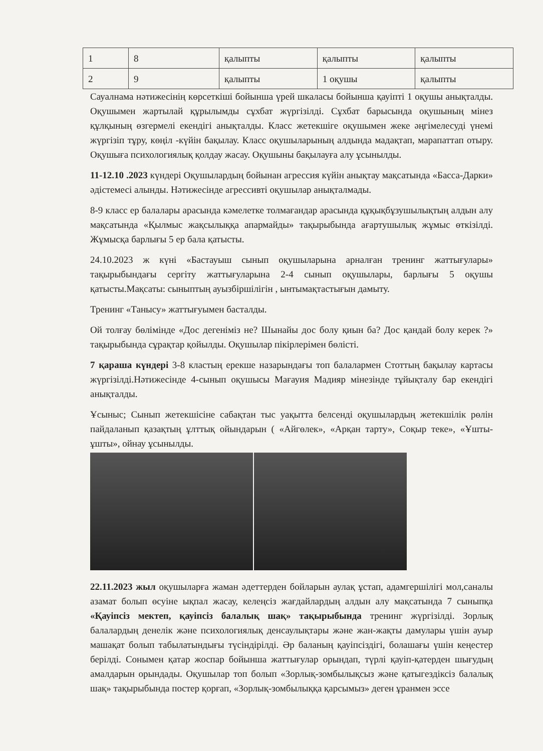| 1 | 8 | қалыпты | қалыпты | қалыпты |
| 2 | 9 | қалыпты | 1 оқушы | қалыпты |
Сауалнама нәтижесінің көрсеткіші бойынша үрей шкаласы бойынша қауіпті 1 оқушы анықталды. Оқушымен жартылай құрылымды сұхбат жүргізілді. Сұхбат барысында оқушының мінез құлқының өзгермелі екендігі анықталды. Класс жетекшіге оқушымен жеке әңгімелесуді үнемі жүргізіп тұру, көңіл -күйін бақылау. Класс оқушыларының алдында мадақтап, марапаттап отыру. Оқушыға психологиялық қолдау жасау. Оқушыны бақылауға алу ұсынылды.
11-12.10 .2023 күндері Оқушылардың бойынан агрессия күйін анықтау мақсатында «Басса-Дарки» әдістемесі алынды. Нәтижесінде агрессивті оқушылар анықталмады.
8-9 класс ер балалары арасында кәмелетке толмағандар арасында құқықбұзушылықтың алдын алу мақсатында «Қылмыс жақсылыққа апармайды» тақырыбында ағартушылық жұмыс өткізілді. Жұмысқа барлығы 5 ер бала қатысты.
24.10.2023 ж күні «Бастауыш сынып оқушыларына арналған тренинг жаттығулары» тақырыбындағы сергіту жаттығуларына 2-4 сынып оқушылары, барлығы 5 оқушы қатысты.Мақсаты: сыныптың ауызбіршілігін , ынтымақтастығын дамыту.
Тренинг «Танысу» жаттығуымен басталды.
Ой толғау бөлімінде «Дос дегеніміз не? Шынайы дос болу қиын ба? Дос қандай болу керек ?» тақырыбында сұрақтар қойылды. Оқушылар пікірлерімен бөлісті.
7 қараша күндері 3-8 кластың ерекше назарындағы топ балалармен Стоттың бақылау картасы жүргізілді.Нәтижесінде 4-сынып оқушысы Мағауия Мадияр мінезінде тұйықталу бар екендігі анықталды.
Ұсыныс; Сынып жетекшісіне сабақтан тыс уақытта белсенді оқушылардың жетекшілік рөлін пайдаланып қазақтың ұлттық ойындарын ( «Айгөлек», «Арқан тарту», Соқыр теке», «Ұшты-ұшты», ойнау ұсынылды.
22.11.2023 жыл оқушыларға жаман әдеттерден бойларын аулақ ұстап, адамгершілігі мол,саналы азамат болып өсуіне ықпал жасау, келеңсіз жағдайлардың алдын алу мақсатында 7 сыныпқа «Қауіпсіз мектеп, қауіпсіз балалық шақ» тақырыбында тренинг жүргізілді. Зорлық балалардың денелік және психологиялық денсаулықтары және жан-жақты дамулары үшін ауыр машақат болып табылатындығы түсіндірілді. Әр баланың қауіпсіздігі, болашағы үшін кеңестер берілді. Сонымен қатар жоспар бойынша жаттығулар орындап, түрлі қауіп-қатерден шығудың амалдарын орындады. Оқушылар топ болып «Зорлық-зомбылықсыз және қатыгездіксіз балалық шақ» тақырыбында постер қорғап, «Зорлық-зомбылыққа қарсымыз» деген ұранмен эссе